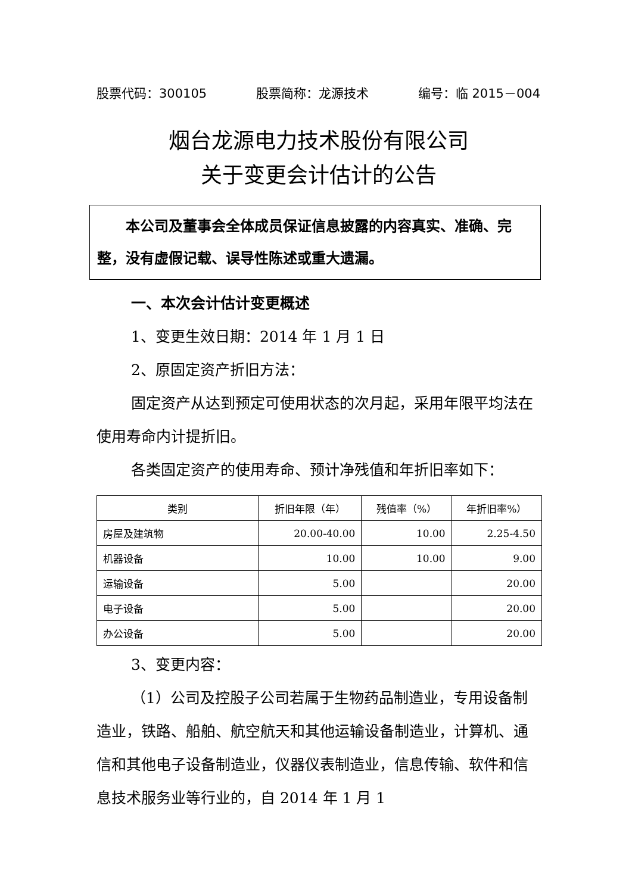股票代码：300105 股票简称：龙源技术 编号：临 2015－004
烟台龙源电力技术股份有限公司
关于变更会计估计的公告
　　本公司及董事会全体成员保证信息披露的内容真实、准确、完整，没有虚假记载、误导性陈述或重大遗漏。
一、本次会计估计变更概述
1、变更生效日期：2014 年 1 月 1 日
2、原固定资产折旧方法：
固定资产从达到预定可使用状态的次月起，采用年限平均法在使用寿命内计提折旧。
各类固定资产的使用寿命、预计净残值和年折旧率如下：
| 类别 | 折旧年限（年） | 残值率（%） | 年折旧率%） |
| --- | --- | --- | --- |
| 房屋及建筑物 | 20.00-40.00 | 10.00 | 2.25-4.50 |
| 机器设备 | 10.00 | 10.00 | 9.00 |
| 运输设备 | 5.00 | | 20.00 |
| 电子设备 | 5.00 | | 20.00 |
| 办公设备 | 5.00 | | 20.00 |
3、变更内容：
（1）公司及控股子公司若属于生物药品制造业，专用设备制造业，铁路、船舶、航空航天和其他运输设备制造业，计算机、通信和其他电子设备制造业，仪器仪表制造业，信息传输、软件和信息技术服务业等行业的，自 2014 年 1 月 1